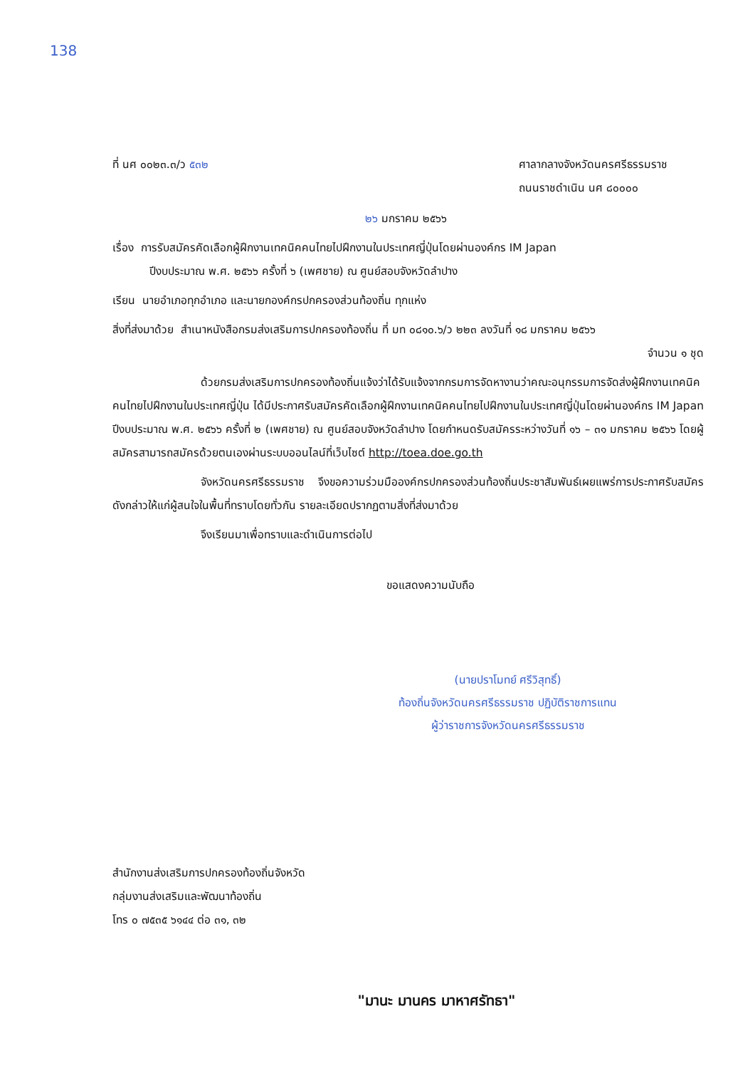138
ที่ นศ ๐๐๒๓.๓/ว ๕๓๒ ศาลากลางจังหวัดนครศรีธรรมราช
ถนนราชดำเนิน นศ ๘๐๐๐๐
๒๖ มกราคม ๒๕๖๖
เรื่อง การรับสมัครคัดเลือกผู้ฝึกงานเทคนิคคนไทยไปฝึกงานในประเทศญี่ปุ่นโดยผ่านองค์กร IM Japan
ปีงบประมาณ พ.ศ. ๒๕๖๖ ครั้งที่ ๖ (เพศชาย) ณ ศูนย์สอบจังหวัดลำปาง
เรียน นายอำเภอทุกอำเภอ และนายกองค์กรปกครองส่วนท้องถิ่น ทุกแห่ง
สิ่งที่ส่งมาด้วย สำเนาหนังสือกรมส่งเสริมการปกครองท้องถิ่น ที่ มท ๐๘๑๐.๖/ว ๒๒๓ ลงวันที่ ๑๘ มกราคม ๒๕๖๖
จำนวน ๑ ชุด
ด้วยกรมส่งเสริมการปกครองท้องถิ่นแจ้งว่าได้รับแจ้งจากกรมการจัดหางานว่าคณะอนุกรรมการจัดส่งผู้ฝึกงานเทคนิคคนไทยไปฝึกงานในประเทศญี่ปุ่น ได้มีประกาศรับสมัครคัดเลือกผู้ฝึกงานเทคนิคคนไทยไปฝึกงานในประเทศญี่ปุ่นโดยผ่านองค์กร IM Japan ปีงบประมาณ พ.ศ. ๒๕๖๖ ครั้งที่ ๒ (เพศชาย) ณ ศูนย์สอบจังหวัดลำปาง โดยกำหนดรับสมัครระหว่างวันที่ ๑๖ – ๓๑ มกราคม ๒๕๖๖ โดยผู้สมัครสามารถสมัครด้วยตนเองผ่านระบบออนไลน์ที่เว็บไซต์ http://toea.doe.go.th
จังหวัดนครศรีธรรมราช จึงขอความร่วมมือองค์กรปกครองส่วนท้องถิ่นประชาสัมพันธ์เผยแพร่การประกาศรับสมัครดังกล่าวให้แก่ผู้สนใจในพื้นที่ทราบโดยทั่วกัน รายละเอียดปรากฏตามสิ่งที่ส่งมาด้วย
จึงเรียนมาเพื่อทราบและดำเนินการต่อไป
ขอแสดงความนับถือ
(นายปราโมทย์ ศรีวิสุทธิ์)
ท้องถิ่นจังหวัดนครศรีธรรมราช ปฏิบัติราชการแทน
ผู้ว่าราชการจังหวัดนครศรีธรรมราช
สำนักงานส่งเสริมการปกครองท้องถิ่นจังหวัด
กลุ่มงานส่งเสริมและพัฒนาท้องถิ่น
โทร ๐ ๗๕๓๕ ๖๑๔๔ ต่อ ๓๑, ๓๒
"มานะ มานคร มาหาศรัทธา"